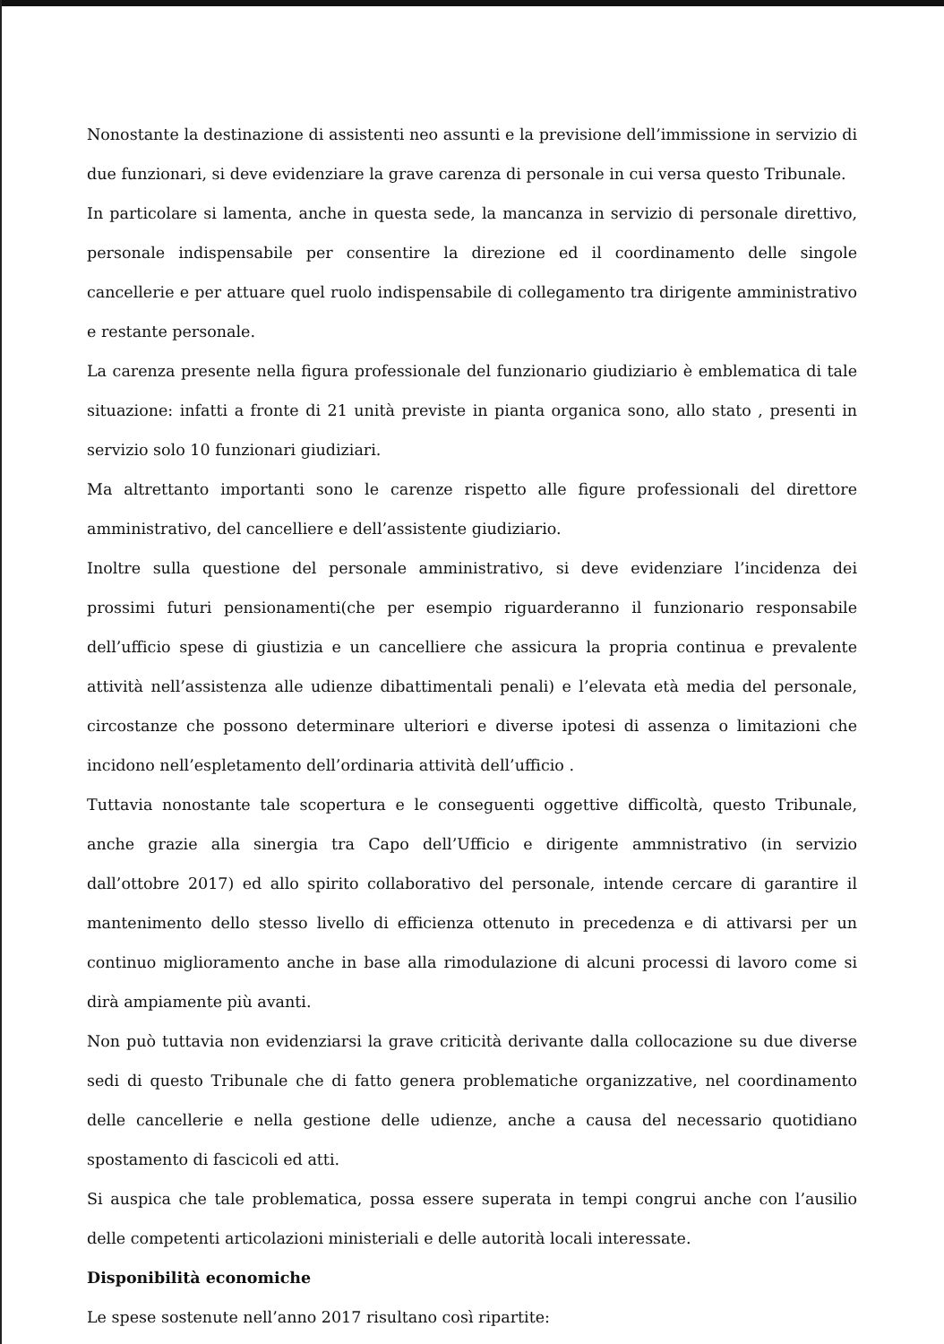Nonostante la destinazione di assistenti neo assunti e la previsione dell’immissione in servizio di due funzionari, si deve evidenziare la grave carenza di personale in cui versa questo Tribunale.
In particolare si lamenta, anche in questa sede, la mancanza in servizio di personale direttivo, personale indispensabile per consentire la direzione ed il coordinamento delle singole cancellerie e per attuare quel ruolo indispensabile di collegamento tra dirigente amministrativo e restante personale.
La carenza presente nella figura professionale del funzionario giudiziario è emblematica di tale situazione: infatti a fronte di 21 unità previste in pianta organica sono, allo stato , presenti in servizio solo 10 funzionari giudiziari.
Ma altrettanto importanti sono le carenze rispetto alle figure professionali del direttore amministrativo, del cancelliere e dell’assistente giudiziario.
Inoltre sulla questione del personale amministrativo, si deve evidenziare l’incidenza dei prossimi futuri pensionamenti(che per esempio riguarderanno il funzionario responsabile dell’ufficio spese di giustizia e un cancelliere che assicura la propria continua e prevalente attività nell’assistenza alle udienze dibattimentali penali) e l’elevata età media del personale, circostanze che possono determinare ulteriori e diverse ipotesi di assenza o limitazioni che incidono nell’espletamento dell’ordinaria attività dell’ufficio .
Tuttavia nonostante tale scopertura e le conseguenti oggettive difficoltà, questo Tribunale, anche grazie alla sinergia tra Capo dell’Ufficio e dirigente ammnistrativo (in servizio dall’ottobre 2017) ed allo spirito collaborativo del personale, intende cercare di garantire il mantenimento dello stesso livello di efficienza ottenuto in precedenza e di attivarsi per un continuo miglioramento anche in base alla rimodulazione di alcuni processi di lavoro come si dirà ampiamente più avanti.
Non può tuttavia non evidenziarsi la grave criticità derivante dalla collocazione su due diverse sedi di questo Tribunale che di fatto genera problematiche organizzative, nel coordinamento delle cancellerie e nella gestione delle udienze, anche a causa del necessario quotidiano spostamento di fascicoli ed atti.
Si auspica che tale problematica, possa essere superata in tempi congrui anche con l’ausilio delle competenti articolazioni ministeriali e delle autorità locali interessate.
Disponibilità economiche
Le spese sostenute nell’anno 2017 risultano così ripartite: